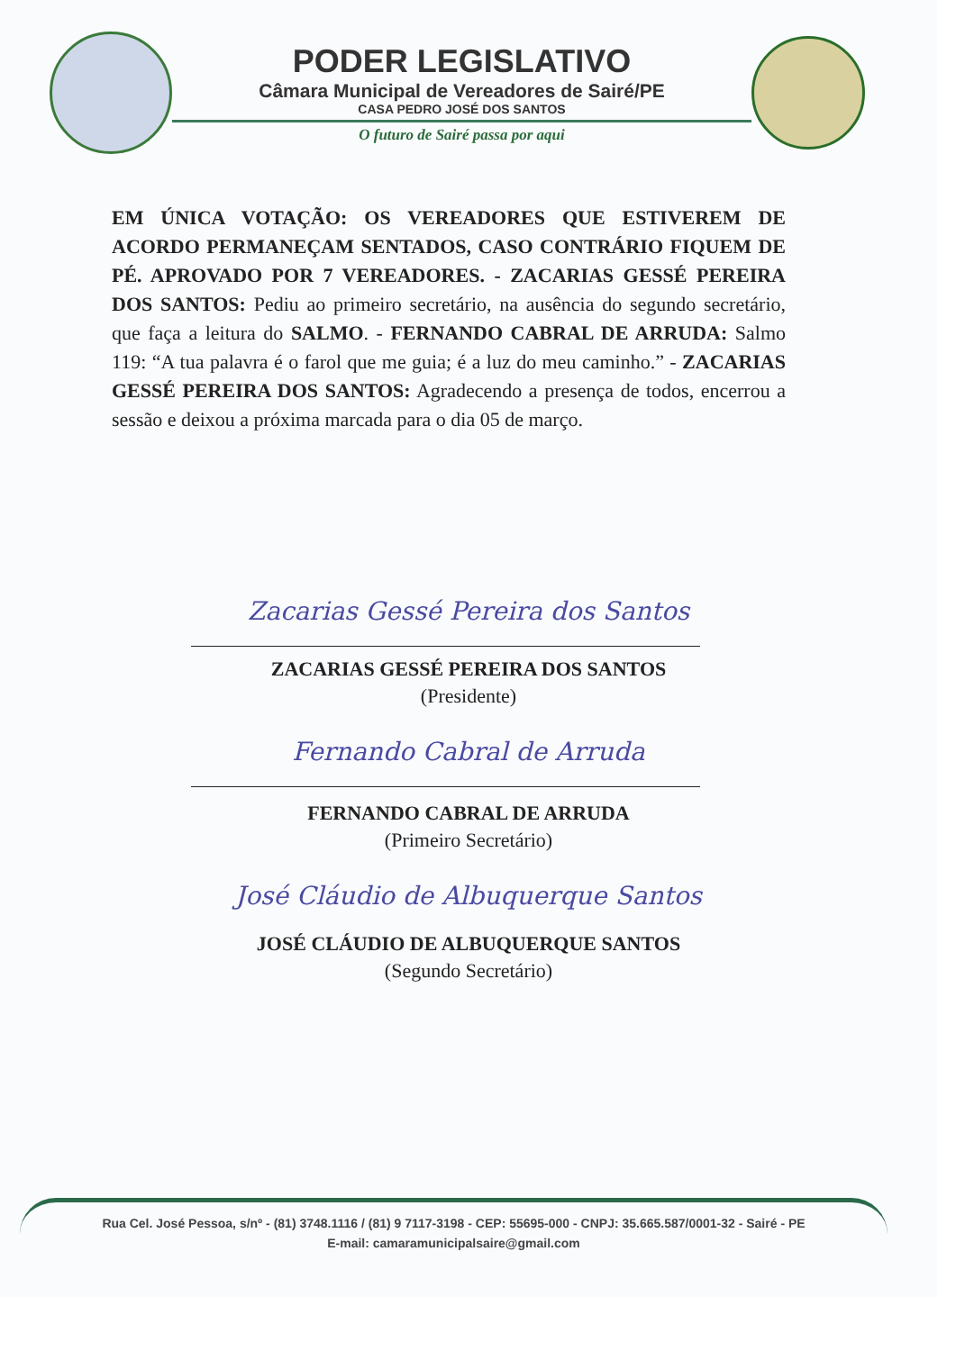PODER LEGISLATIVO
Câmara Municipal de Vereadores de Sairé/PE
CASA PEDRO JOSÉ DOS SANTOS
O futuro de Sairé passa por aqui
EM ÚNICA VOTAÇÃO: OS VEREADORES QUE ESTIVEREM DE ACORDO PERMANEÇAM SENTADOS, CASO CONTRÁRIO FIQUEM DE PÉ. APROVADO POR 7 VEREADORES. - ZACARIAS GESSÉ PEREIRA DOS SANTOS: Pediu ao primeiro secretário, na ausência do segundo secretário, que faça a leitura do SALMO. - FERNANDO CABRAL DE ARRUDA: Salmo 119: “A tua palavra é o farol que me guia; é a luz do meu caminho.” - ZACARIAS GESSÉ PEREIRA DOS SANTOS: Agradecendo a presença de todos, encerrou a sessão e deixou a próxima marcada para o dia 05 de março.
Zacarias Gessé Pereira dos Santos
ZACARIAS GESSÉ PEREIRA DOS SANTOS
(Presidente)
Fernando Cabral de Arruda
FERNANDO CABRAL DE ARRUDA
(Primeiro Secretário)
José Cláudio de Albuquerque Santos
JOSÉ CLÁUDIO DE ALBUQUERQUE SANTOS
(Segundo Secretário)
Rua Cel. José Pessoa, s/nº - (81) 3748.1116 / (81) 9 7117-3198 - CEP: 55695-000 - CNPJ: 35.665.587/0001-32 - Sairé - PE
E-mail: camaramunicipalsaire@gmail.com